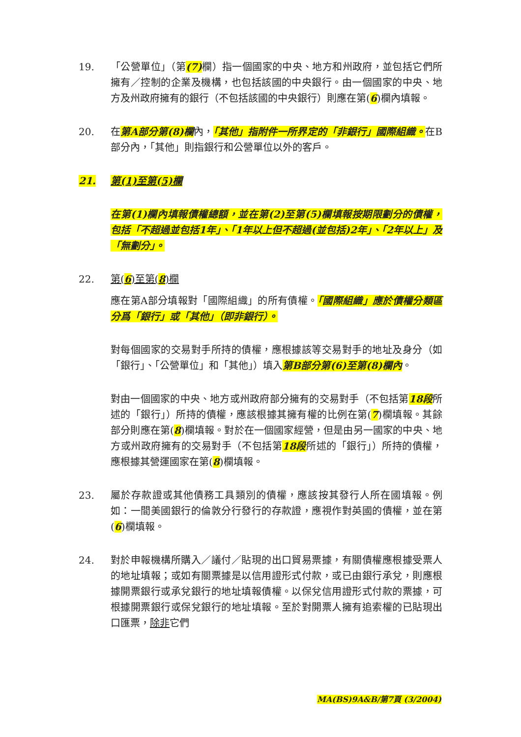19. 「公營單位」（第(7) 欄）指一個國家的中央、地方和州政府，並包括它們所擁有／控制的企業及機構，也包括該國的中央銀行。由一個國家的中央、地方及州政府擁有的銀行（不包括該國的中央銀行）則應在第(6)欄內填報。
20. 在第A部分第(8)欄內，「其他」指附件一所界定的「非銀行」國際組織。在B部分內，「其他」則指銀行和公營單位以外的客戶。
21. 第(1)至第(5)欄
在第(1)欄內填報債權總額，並在第(2)至第(5)欄填報按期限劃分的債權，包括「不超過並包括1年」、「1年以上但不超過(並包括)2年」、「2年以上」及「無劃分」。
22. 第(6)至第(8)欄
應在第A部分填報對「國際組織」的所有債權。「國際組織」應於債權分類區分爲「銀行」或「其他」（即非銀行）。
對每個國家的交易對手所持的債權，應根據該等交易對手的地址及身分（如「銀行」、「公營單位」和「其他」）填入第B部分第(6)至第(8)欄內。
對由一個國家的中央、地方或州政府部分擁有的交易對手（不包括第18段所述的「銀行」）所持的債權，應該根據其擁有權的比例在第(7)欄填報。其餘部分則應在第(8)欄填報。對於在一個國家經營，但是由另一國家的中央、地方或州政府擁有的交易對手（不包括第18段所述的「銀行」）所持的債權，應根據其營運國家在第(8)欄填報。
23. 屬於存款證或其他債務工具類別的債權，應該按其發行人所在國填報。例如：一間美國銀行的倫敦分行發行的存款證，應視作對英國的債權，並在第(6)欄填報。
24. 對於申報機構所購入／議付／貼現的出口貿易票據，有關債權應根據受票人的地址填報；或如有關票據是以信用證形式付款，或已由銀行承兌，則應根據開票銀行或承兌銀行的地址填報債權。以保兌信用證形式付款的票據，可根據開票銀行或保兌銀行的地址填報。至於對開票人擁有追索權的已貼現出口匯票，除非它們
MA(BS)9A&B/第7頁 (3/2004)